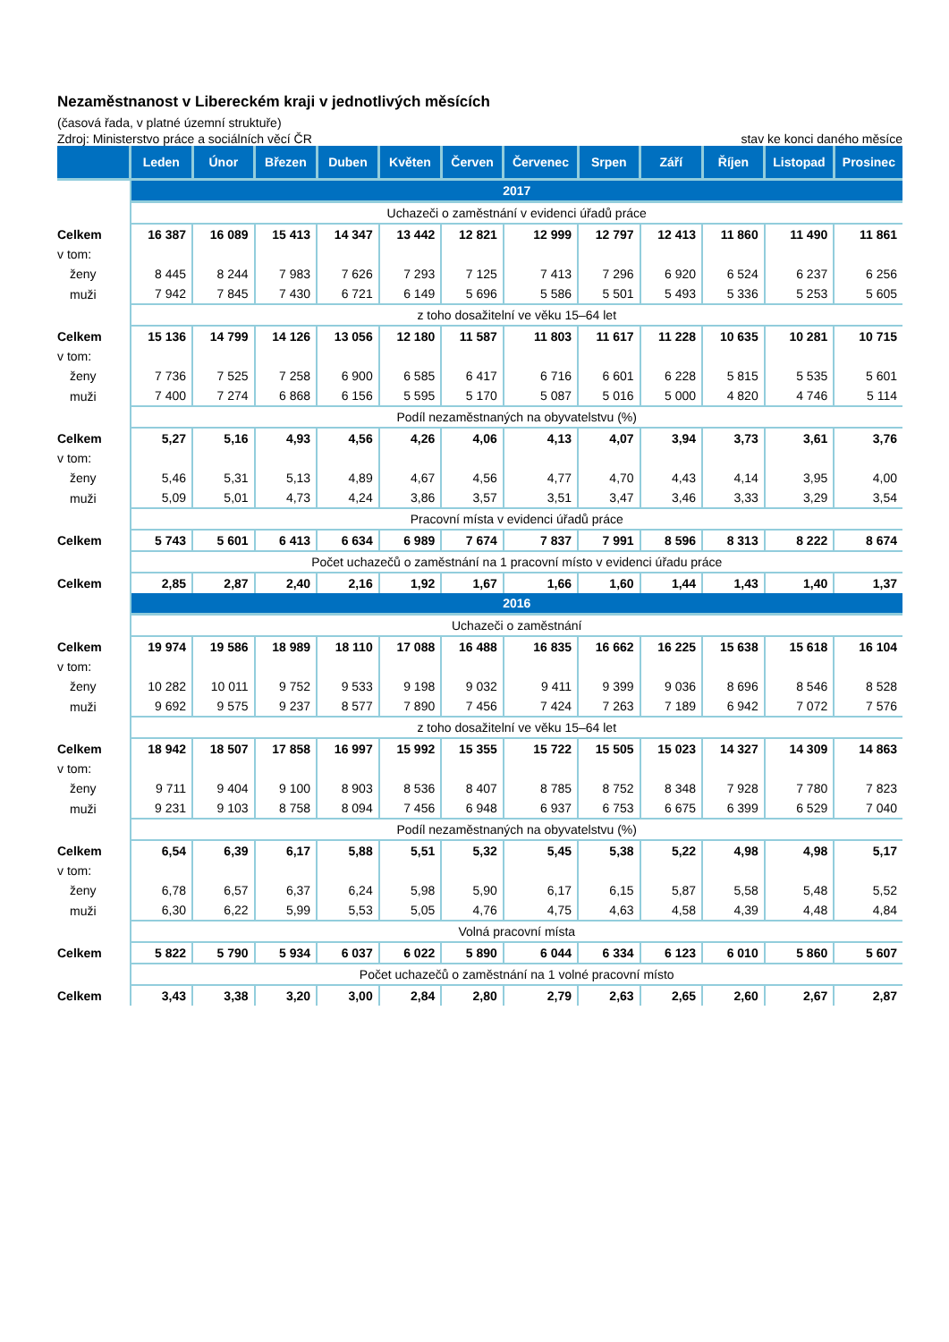Nezaměstnanost v Libereckém kraji v jednotlivých měsících
(časová řada, v platné územní struktuře)
Zdroj: Ministerstvo práce a sociálních věcí ČR stav ke konci daného měsíce
| | Leden | Únor | Březen | Duben | Květen | Červen | Červenec | Srpen | Září | Říjen | Listopad | Prosinec |
| --- | --- | --- | --- | --- | --- | --- | --- | --- | --- | --- | --- | --- |
| | 2017 | | | | | | | | | | | |
| | Uchazeči o zaměstnání v evidenci úřadů práce | | | | | | | | | | | |
| Celkem | 16 387 | 16 089 | 15 413 | 14 347 | 13 442 | 12 821 | 12 999 | 12 797 | 12 413 | 11 860 | 11 490 | 11 861 |
| v tom: | | | | | | | | | | | | |
| ženy | 8 445 | 8 244 | 7 983 | 7 626 | 7 293 | 7 125 | 7 413 | 7 296 | 6 920 | 6 524 | 6 237 | 6 256 |
| muži | 7 942 | 7 845 | 7 430 | 6 721 | 6 149 | 5 696 | 5 586 | 5 501 | 5 493 | 5 336 | 5 253 | 5 605 |
| | z toho dosažitelní ve věku 15–64 let | | | | | | | | | | | |
| Celkem | 15 136 | 14 799 | 14 126 | 13 056 | 12 180 | 11 587 | 11 803 | 11 617 | 11 228 | 10 635 | 10 281 | 10 715 |
| v tom: | | | | | | | | | | | | |
| ženy | 7 736 | 7 525 | 7 258 | 6 900 | 6 585 | 6 417 | 6 716 | 6 601 | 6 228 | 5 815 | 5 535 | 5 601 |
| muži | 7 400 | 7 274 | 6 868 | 6 156 | 5 595 | 5 170 | 5 087 | 5 016 | 5 000 | 4 820 | 4 746 | 5 114 |
| | Podíl nezaměstnaných na obyvatelstvu (%) | | | | | | | | | | | |
| Celkem | 5,27 | 5,16 | 4,93 | 4,56 | 4,26 | 4,06 | 4,13 | 4,07 | 3,94 | 3,73 | 3,61 | 3,76 |
| v tom: | | | | | | | | | | | | |
| ženy | 5,46 | 5,31 | 5,13 | 4,89 | 4,67 | 4,56 | 4,77 | 4,70 | 4,43 | 4,14 | 3,95 | 4,00 |
| muži | 5,09 | 5,01 | 4,73 | 4,24 | 3,86 | 3,57 | 3,51 | 3,47 | 3,46 | 3,33 | 3,29 | 3,54 |
| | Pracovní místa v evidenci úřadů práce | | | | | | | | | | | |
| Celkem | 5 743 | 5 601 | 6 413 | 6 634 | 6 989 | 7 674 | 7 837 | 7 991 | 8 596 | 8 313 | 8 222 | 8 674 |
| | Počet uchazečů o zaměstnání na 1 pracovní místo v evidenci úřadu práce | | | | | | | | | | | |
| Celkem | 2,85 | 2,87 | 2,40 | 2,16 | 1,92 | 1,67 | 1,66 | 1,60 | 1,44 | 1,43 | 1,40 | 1,37 |
| | 2016 | | | | | | | | | | | |
| | Uchazeči o zaměstnání | | | | | | | | | | | |
| Celkem | 19 974 | 19 586 | 18 989 | 18 110 | 17 088 | 16 488 | 16 835 | 16 662 | 16 225 | 15 638 | 15 618 | 16 104 |
| v tom: | | | | | | | | | | | | |
| ženy | 10 282 | 10 011 | 9 752 | 9 533 | 9 198 | 9 032 | 9 411 | 9 399 | 9 036 | 8 696 | 8 546 | 8 528 |
| muži | 9 692 | 9 575 | 9 237 | 8 577 | 7 890 | 7 456 | 7 424 | 7 263 | 7 189 | 6 942 | 7 072 | 7 576 |
| | z toho dosažitelní ve věku 15–64 let | | | | | | | | | | | |
| Celkem | 18 942 | 18 507 | 17 858 | 16 997 | 15 992 | 15 355 | 15 722 | 15 505 | 15 023 | 14 327 | 14 309 | 14 863 |
| v tom: | | | | | | | | | | | | |
| ženy | 9 711 | 9 404 | 9 100 | 8 903 | 8 536 | 8 407 | 8 785 | 8 752 | 8 348 | 7 928 | 7 780 | 7 823 |
| muži | 9 231 | 9 103 | 8 758 | 8 094 | 7 456 | 6 948 | 6 937 | 6 753 | 6 675 | 6 399 | 6 529 | 7 040 |
| | Podíl nezaměstnaných na obyvatelstvu (%) | | | | | | | | | | | |
| Celkem | 6,54 | 6,39 | 6,17 | 5,88 | 5,51 | 5,32 | 5,45 | 5,38 | 5,22 | 4,98 | 4,98 | 5,17 |
| v tom: | | | | | | | | | | | | |
| ženy | 6,78 | 6,57 | 6,37 | 6,24 | 5,98 | 5,90 | 6,17 | 6,15 | 5,87 | 5,58 | 5,48 | 5,52 |
| muži | 6,30 | 6,22 | 5,99 | 5,53 | 5,05 | 4,76 | 4,75 | 4,63 | 4,58 | 4,39 | 4,48 | 4,84 |
| | Volná pracovní místa | | | | | | | | | | | |
| Celkem | 5 822 | 5 790 | 5 934 | 6 037 | 6 022 | 5 890 | 6 044 | 6 334 | 6 123 | 6 010 | 5 860 | 5 607 |
| | Počet uchazečů o zaměstnání na 1 volné pracovní místo | | | | | | | | | | | |
| Celkem | 3,43 | 3,38 | 3,20 | 3,00 | 2,84 | 2,80 | 2,79 | 2,63 | 2,65 | 2,60 | 2,67 | 2,87 |